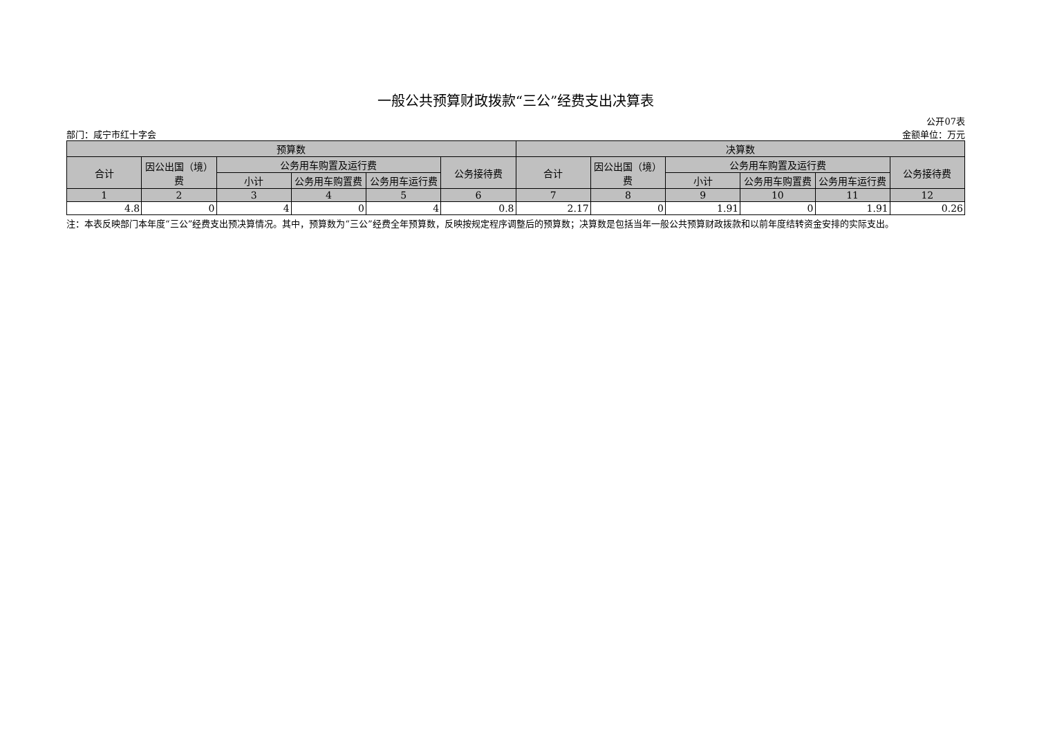一般公共预算财政拨款“三公”经费支出决算表
公开07表
部门：咸宁市红十字会 金额单位：万元
| 预算数 | | | | | | 决算数 | | | | | |
| --- | --- | --- | --- | --- | --- | --- | --- | --- | --- | --- | --- |
| 合计 | 因公出国（境）费 | 公务用车购置及运行费 | | | 公务接待费 | 合计 | 因公出国（境）费 | 公务用车购置及运行费 | | | 公务接待费 |
| | | 小计 | 公务用车购置费 | 公务用车运行费 | | | | 小计 | 公务用车购置费 | 公务用车运行费 | |
| 1 | 2 | 3 | 4 | 5 | 6 | 7 | 8 | 9 | 10 | 11 | 12 |
| 4.8 | 0 | 4 | 0 | 4 | 0.8 | 2.17 | 0 | 1.91 | 0 | 1.91 | 0.26 |
注：本表反映部门本年度“三公”经费支出预决算情况。其中，预算数为“三公”经费全年预算数，反映按规定程序调整后的预算数；决算数是包括当年一般公共预算财政拨款和以前年度结转资金安排的实际支出。